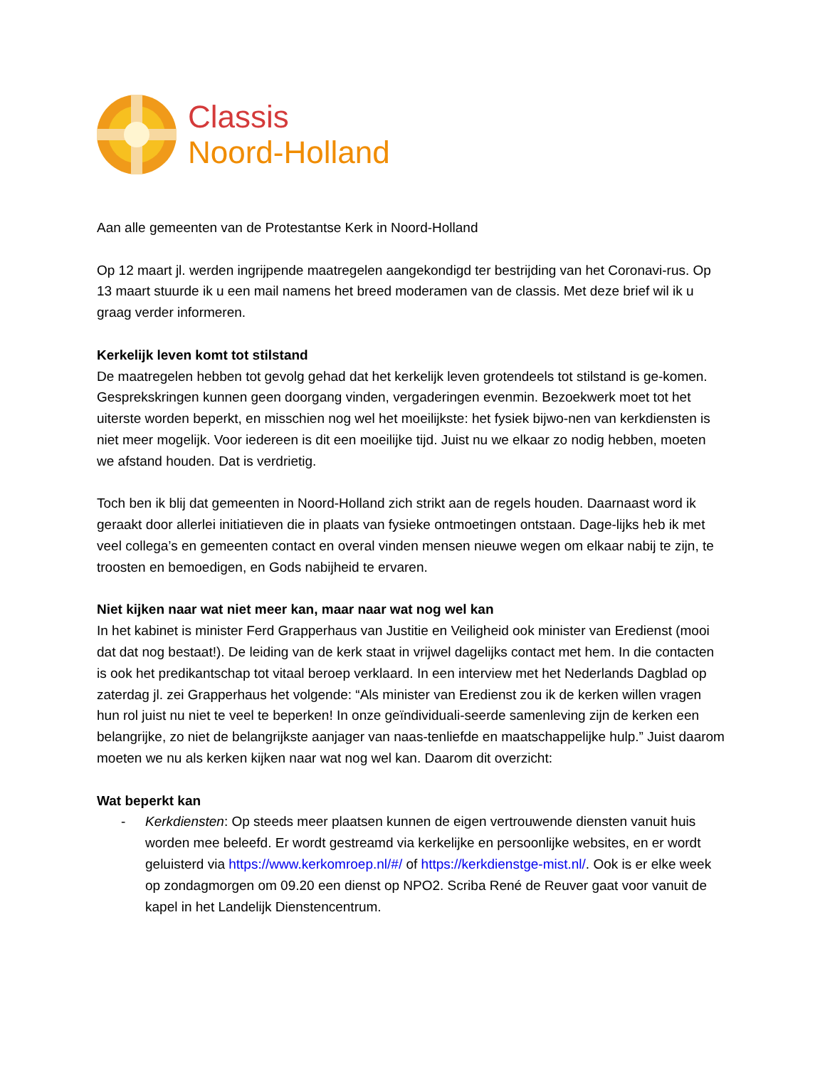Classis
Noord-Holland
Aan alle gemeenten van de Protestantse Kerk in Noord-Holland
Op 12 maart jl. werden ingrijpende maatregelen aangekondigd ter bestrijding van het Coronavi-rus. Op 13 maart stuurde ik u een mail namens het breed moderamen van de classis. Met deze brief wil ik u graag verder informeren.
Kerkelijk leven komt tot stilstand
De maatregelen hebben tot gevolg gehad dat het kerkelijk leven grotendeels tot stilstand is ge-komen. Gesprekskringen kunnen geen doorgang vinden, vergaderingen evenmin. Bezoekwerk moet tot het uiterste worden beperkt, en misschien nog wel het moeilijkste: het fysiek bijwo-nen van kerkdiensten is niet meer mogelijk. Voor iedereen is dit een moeilijke tijd. Juist nu we elkaar zo nodig hebben, moeten we afstand houden. Dat is verdrietig.
Toch ben ik blij dat gemeenten in Noord-Holland zich strikt aan de regels houden. Daarnaast word ik geraakt door allerlei initiatieven die in plaats van fysieke ontmoetingen ontstaan. Dage-lijks heb ik met veel collega’s en gemeenten contact en overal vinden mensen nieuwe wegen om elkaar nabij te zijn, te troosten en bemoedigen, en Gods nabijheid te ervaren.
Niet kijken naar wat niet meer kan, maar naar wat nog wel kan
In het kabinet is minister Ferd Grapperhaus van Justitie en Veiligheid ook minister van Eredienst (mooi dat dat nog bestaat!). De leiding van de kerk staat in vrijwel dagelijks contact met hem. In die contacten is ook het predikantschap tot vitaal beroep verklaard. In een interview met het Nederlands Dagblad op zaterdag jl. zei Grapperhaus het volgende: “Als minister van Eredienst zou ik de kerken willen vragen hun rol juist nu niet te veel te beperken! In onze geïndividuali-seerde samenleving zijn de kerken een belangrijke, zo niet de belangrijkste aanjager van naas-tenliefde en maatschappelijke hulp.” Juist daarom moeten we nu als kerken kijken naar wat nog wel kan. Daarom dit overzicht:
Wat beperkt kan
- Kerkdiensten: Op steeds meer plaatsen kunnen de eigen vertrouwende diensten vanuit huis worden mee beleefd. Er wordt gestreamd via kerkelijke en persoonlijke websites, en er wordt geluisterd via https://www.kerkomroep.nl/#/ of https://kerkdienstge-mist.nl/. Ook is er elke week op zondagmorgen om 09.20 een dienst op NPO2. Scriba René de Reuver gaat voor vanuit de kapel in het Landelijk Dienstencentrum.